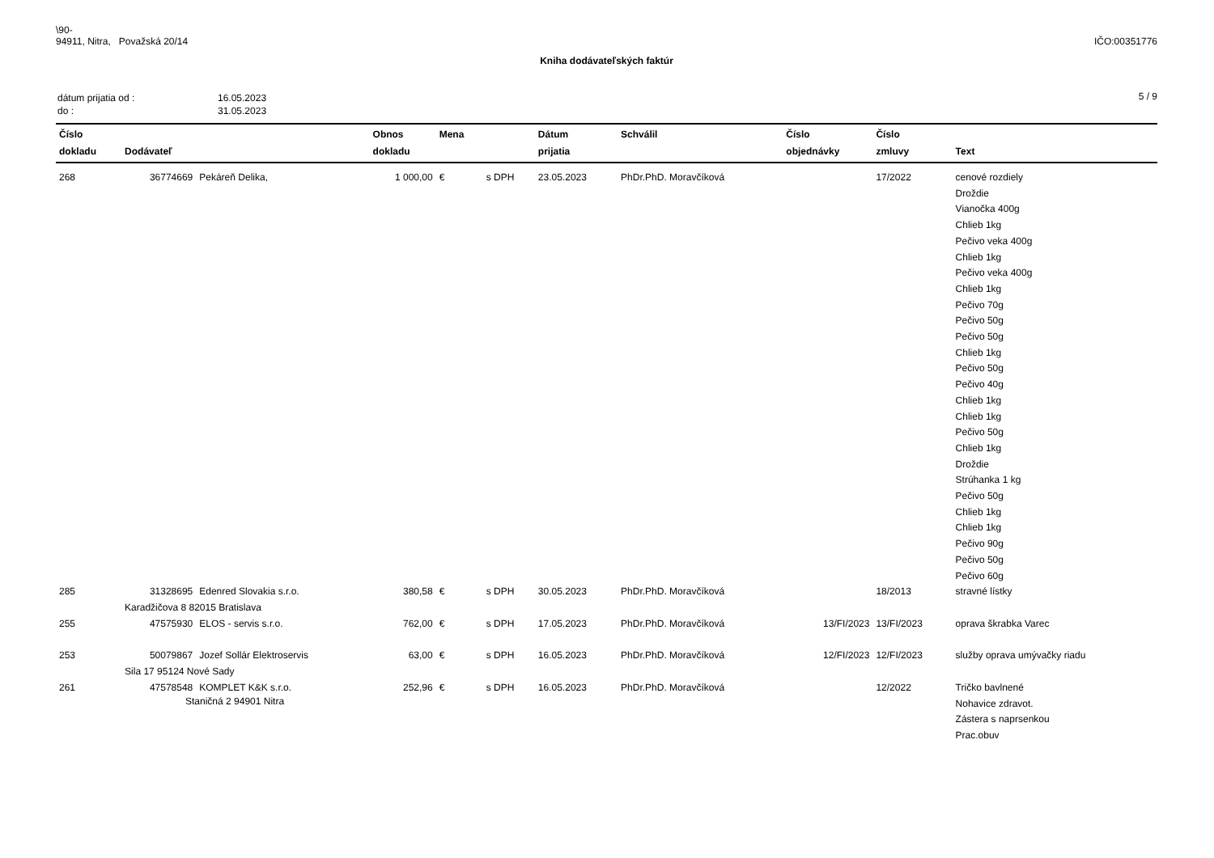\90-
94911, Nitra, Považská 20/14
IČO:00351776
Kniha dodávateľských faktúr
| dátum prijatia od : | 16.05.2023 |
| do : | 31.05.2023 |
5 / 9
| Číslo dokladu | Dodávateľ | | Obnos dokladu | Mena | | Dátum prijatia | Schválil | Číslo objednávky | Číslo zmluvy | Text |
| --- | --- | --- | --- | --- | --- | --- | --- | --- | --- | --- |
| 268 | 36774669 | Pekáreň Delika, | 1 000,00 | € | s DPH | 23.05.2023 | PhDr.PhD. Moravčíková | | 17/2022 | cenové rozdiely Droždie Vianočka 400g Chlieb 1kg Pečivo veka 400g Chlieb 1kg Pečivo veka 400g Chlieb 1kg Pečivo 70g Pečivo 50g Pečivo 50g Chlieb 1kg Pečivo 50g Pečivo 40g Chlieb 1kg Chlieb 1kg Pečivo 50g Chlieb 1kg Droždie Strúhanka 1 kg Pečivo 50g Chlieb 1kg Chlieb 1kg Pečivo 90g Pečivo 50g Pečivo 60g |
| 285 | 31328695 | Edenred Slovakia s.r.o. | 380,58 | € | s DPH | 30.05.2023 | PhDr.PhD. Moravčíková | | 18/2013 | stravné lístky |
| | Karadžičova 8 82015 Bratislava | | | | | | | | | |
| 255 | 47575930 | ELOS - servis s.r.o. | 762,00 | € | s DPH | 17.05.2023 | PhDr.PhD. Moravčíková | 13/FI/2023 | 13/FI/2023 | oprava škrabka Varec |
| 253 | 50079867 | Jozef Sollár Elektroservis | 63,00 | € | s DPH | 16.05.2023 | PhDr.PhD. Moravčíková | 12/FI/2023 | 12/FI/2023 | služby oprava umývačky riadu |
| | Sila 17 95124 Nové Sady | | | | | | | | | |
| 261 | 47578548 | KOMPLET K&K s.r.o. | 252,96 | € | s DPH | 16.05.2023 | PhDr.PhD. Moravčíková | | 12/2022 | Tričko bavlnené Nohavice zdravot. Zástera s naprsenkou Prac.obuv |
Staničná 2 94901 Nitra